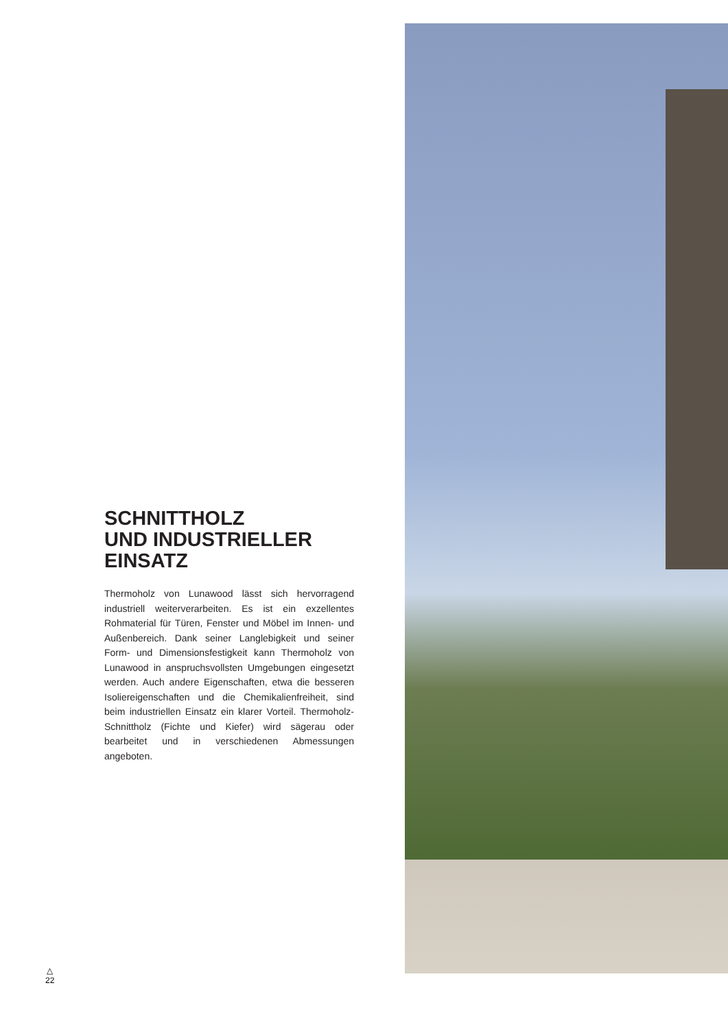SCHNITTHOLZ
UND INDUSTRIELLER
EINSATZ
Thermoholz von Lunawood lässt sich hervorragend industriell weiterverarbeiten. Es ist ein exzellentes Rohmaterial für Türen, Fenster und Möbel im Innen- und Außenbereich. Dank seiner Langlebigkeit und seiner Form- und Dimensionsfestigkeit kann Thermoholz von Lunawood in anspruchsvollsten Umgebungen eingesetzt werden. Auch andere Eigenschaften, etwa die besseren Isoliereigenschaften und die Chemikalienfreiheit, sind beim industriellen Einsatz ein klarer Vorteil. Thermoholz-Schnittholz (Fichte und Kiefer) wird sägerau oder bearbeitet und in verschiedenen Abmessungen angeboten.
△
22